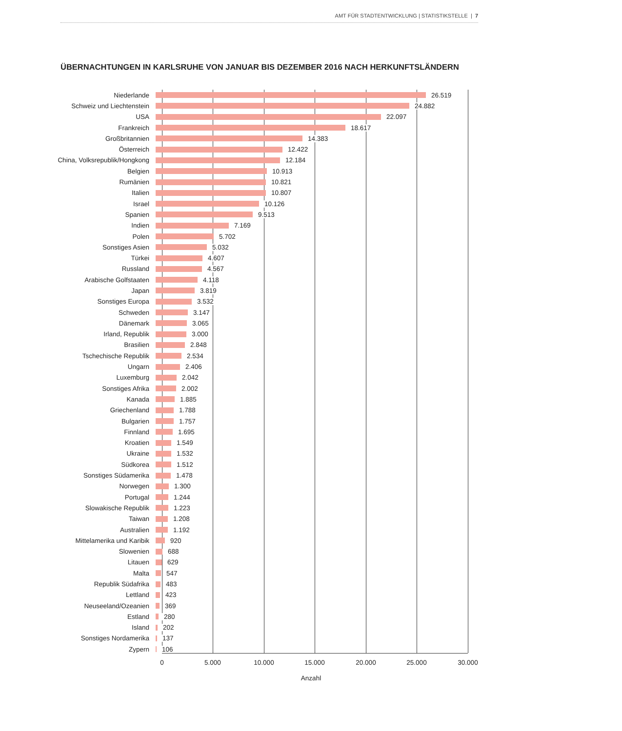AMT FÜR STADTENTWICKLUNG | STATISTIKSTELLE | 7
ÜBERNACHTUNGEN IN KARLSRUHE VON JANUAR BIS DEZEMBER 2016 NACH HERKUNFTSLÄNDERN
Niederlande 26.519
Schweiz und Liechtenstein 24.882
USA 22.097
Frankreich 18.617
Großbritannien 14.383
Österreich 12.422
China, Volksrepublik/Hongkong 12.184
Belgien 10.913
Rumänien 10.821
Italien 10.807
Israel 10.126
Spanien 9.513
Indien 7.169
Polen 5.702
Sonstiges Asien 5.032
Türkei 4.607
Russland 4.567
Arabische Golfstaaten 4.118
Japan 3.819
Sonstiges Europa 3.532
Schweden 3.147
Dänemark 3.065
Irland, Republik 3.000
Brasilien 2.848
Tschechische Republik 2.534
Ungarn 2.406
Luxemburg 2.042
Sonstiges Afrika 2.002
Kanada 1.885
Griechenland 1.788
Bulgarien 1.757
Finnland 1.695
Kroatien 1.549
Ukraine 1.532
Südkorea 1.512
Sonstiges Südamerika 1.478
Norwegen 1.300
Portugal 1.244
Slowakische Republik 1.223
Taiwan 1.208
Australien 1.192
Mittelamerika und Karibik 920
Slowenien 688
Litauen 629
Malta 547
Republik Südafrika 483
Lettland 423
Neuseeland/Ozeanien 369
Estland 280
Island 202
Sonstiges Nordamerika 137
Zypern 106
0 5.000 10.000 15.000 20.000 25.000 30.000
Anzahl